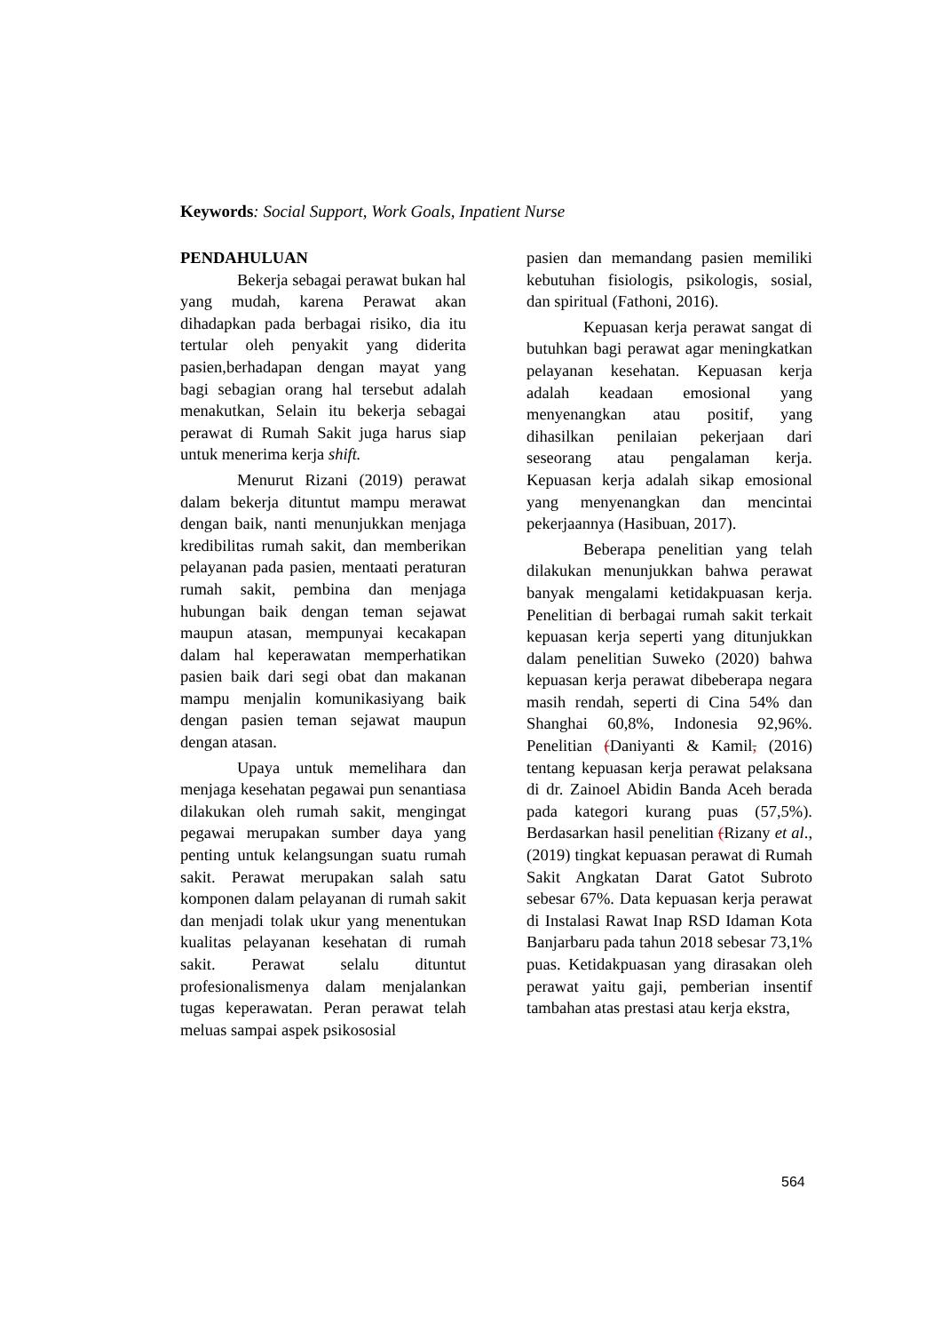Keywords: Social Support, Work Goals, Inpatient Nurse
PENDAHULUAN
Bekerja sebagai perawat bukan hal yang mudah, karena Perawat akan dihadapkan pada berbagai risiko, dia itu tertular oleh penyakit yang diderita pasien,berhadapan dengan mayat yang bagi sebagian orang hal tersebut adalah menakutkan, Selain itu bekerja sebagai perawat di Rumah Sakit juga harus siap untuk menerima kerja shift.
Menurut Rizani (2019) perawat dalam bekerja dituntut mampu merawat dengan baik, nanti menunjukkan menjaga kredibilitas rumah sakit, dan memberikan pelayanan pada pasien, mentaati peraturan rumah sakit, pembina dan menjaga hubungan baik dengan teman sejawat maupun atasan, mempunyai kecakapan dalam hal keperawatan memperhatikan pasien baik dari segi obat dan makanan mampu menjalin komunikasiyang baik dengan pasien teman sejawat maupun dengan atasan.
Upaya untuk memelihara dan menjaga kesehatan pegawai pun senantiasa dilakukan oleh rumah sakit, mengingat pegawai merupakan sumber daya yang penting untuk kelangsungan suatu rumah sakit. Perawat merupakan salah satu komponen dalam pelayanan di rumah sakit dan menjadi tolak ukur yang menentukan kualitas pelayanan kesehatan di rumah sakit. Perawat selalu dituntut profesionalismenya dalam menjalankan tugas keperawatan. Peran perawat telah meluas sampai aspek psikososial
pasien dan memandang pasien memiliki kebutuhan fisiologis, psikologis, sosial, dan spiritual (Fathoni, 2016).
Kepuasan kerja perawat sangat di butuhkan bagi perawat agar meningkatkan pelayanan kesehatan. Kepuasan kerja adalah keadaan emosional yang menyenangkan atau positif, yang dihasilkan penilaian pekerjaan dari seseorang atau pengalaman kerja. Kepuasan kerja adalah sikap emosional yang menyenangkan dan mencintai pekerjaannya (Hasibuan, 2017).
Beberapa penelitian yang telah dilakukan menunjukkan bahwa perawat banyak mengalami ketidakpuasan kerja. Penelitian di berbagai rumah sakit terkait kepuasan kerja seperti yang ditunjukkan dalam penelitian Suweko (2020) bahwa kepuasan kerja perawat dibeberapa negara masih rendah, seperti di Cina 54% dan Shanghai 60,8%, Indonesia 92,96%. Penelitian (Daniyanti & Kamil, (2016) tentang kepuasan kerja perawat pelaksana di dr. Zainoel Abidin Banda Aceh berada pada kategori kurang puas (57,5%). Berdasarkan hasil penelitian (Rizany et al., (2019) tingkat kepuasan perawat di Rumah Sakit Angkatan Darat Gatot Subroto sebesar 67%. Data kepuasan kerja perawat di Instalasi Rawat Inap RSD Idaman Kota Banjarbaru pada tahun 2018 sebesar 73,1% puas. Ketidakpuasan yang dirasakan oleh perawat yaitu gaji, pemberian insentif tambahan atas prestasi atau kerja ekstra,
564